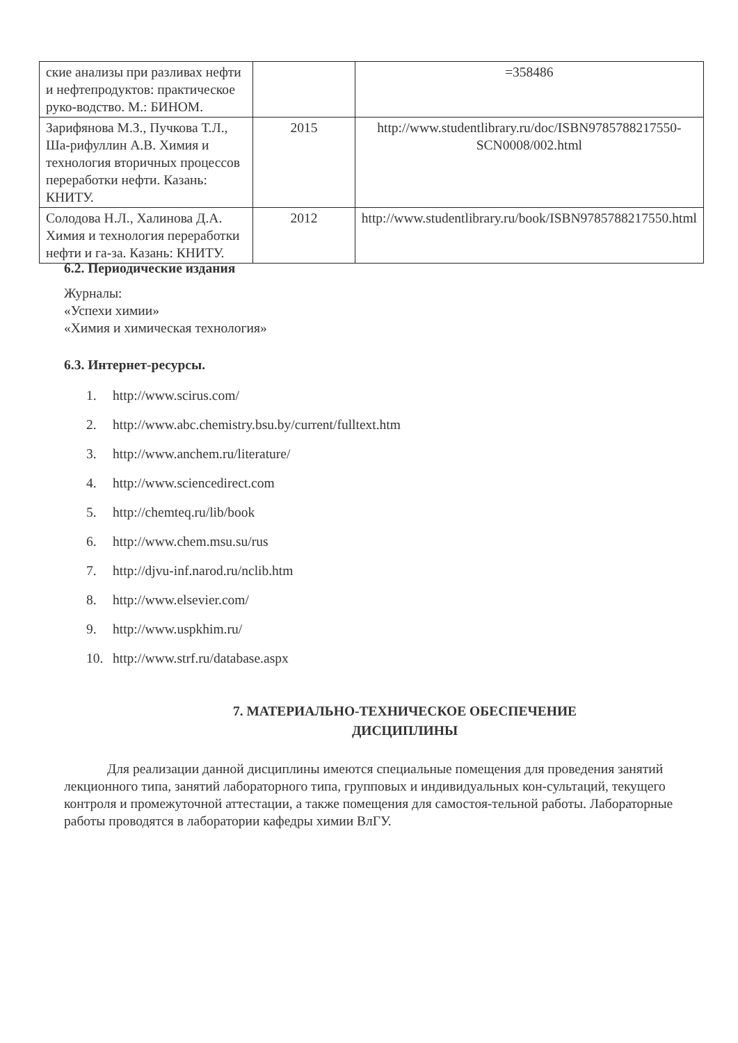| ские анализы при разливах нефти и нефтепродуктов: практическое руко-водство. М.: БИНОМ. | | =358486 |
| Зарифянова М.З., Пучкова Т.Л., Ша-рифуллин А.В. Химия и технология вторичных процессов переработки нефти. Казань: КНИТУ. | 2015 | http://www.studentlibrary.ru/doc/ISBN9785788217550-SCN0008/002.html |
| Солодова Н.Л., Халинова Д.А. Химия и технология переработки нефти и га-за. Казань: КНИТУ. | 2012 | http://www.studentlibrary.ru/book/ISBN9785788217550.html |
6.2. Периодические издания
Журналы:
«Успехи химии»
«Химия и химическая технология»
6.3. Интернет-ресурсы.
1. http://www.scirus.com/
2. http://www.abc.chemistry.bsu.by/current/fulltext.htm
3. http://www.anchem.ru/literature/
4. http://www.sciencedirect.com
5. http://chemteq.ru/lib/book
6. http://www.chem.msu.su/rus
7. http://djvu-inf.narod.ru/nclib.htm
8. http://www.elsevier.com/
9. http://www.uspkhim.ru/
10. http://www.strf.ru/database.aspx
7. МАТЕРИАЛЬНО-ТЕХНИЧЕСКОЕ ОБЕСПЕЧЕНИЕ
ДИСЦИПЛИНЫ
Для реализации данной дисциплины имеются специальные помещения для проведения занятий лекционного типа, занятий лабораторного типа, групповых и индивидуальных кон-сультаций, текущего контроля и промежуточной аттестации, а также помещения для самостоя-тельной работы. Лабораторные работы проводятся в лаборатории кафедры химии ВлГУ.